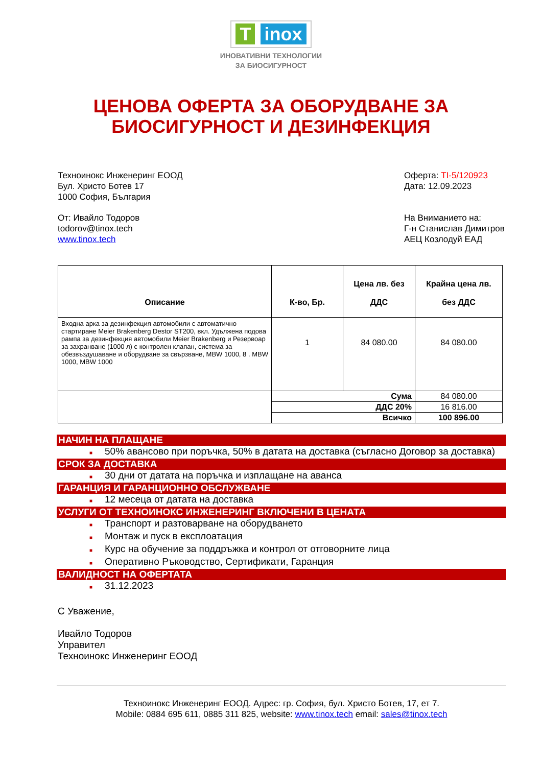T inox
ИНОВАТИВНИ ТЕХНОЛОГИИ
ЗА БИОСИГУРНОСТ
ЦЕНОВА ОФЕРТА ЗА ОБОРУДВАНЕ ЗА
БИОСИГУРНОСТ И ДЕЗИНФЕКЦИЯ
Техноинокс Инженеринг ЕООД
Бул. Христо Ботев 17
1000 София, България
Оферта: TI-5/120923
Дата: 12.09.2023
От: Ивайло Тодоров
todorov@tinox.tech
www.tinox.tech
На Вниманието на:
Г-н Станислав Димитров
АЕЦ Козлодуй ЕАД
| Описание | К-во, Бр. | Цена лв. без ДДС | Крайна цена лв. без ДДС |
| --- | --- | --- | --- |
| Входна арка за дезинфекция автомобили с автоматично стартиране Meier Brakenberg Destor ST200, вкл. Удължена подова рампа за дезинфекция автомобили Meier Brakenberg и Резервоар за захранване (1000 л) с контролен клапан, система за обезвъздушаване и оборудване за свързване, MBW 1000, 8 . MBW 1000, MBW 1000 | 1 | 84 080.00 | 84 080.00 |
| | Сума | | 84 080.00 |
| | ДДС 20% | | 16 816.00 |
| | Всичко | | 100 896.00 |
НАЧИН НА ПЛАЩАНЕ
■ 50% авансово при поръчка, 50% в датата на доставка (съгласно Договор за доставка)
СРОК ЗА ДОСТАВКА
■ 30 дни от датата на поръчка и изплащане на аванса
ГАРАНЦИЯ И ГАРАНЦИОННО ОБСЛУЖВАНЕ
■ 12 месеца от датата на доставка
УСЛУГИ ОТ ТЕХНОИНОКС ИНЖЕНЕРИНГ ВКЛЮЧЕНИ В ЦЕНАТА
■ Транспорт и разтоварване на оборудването
■ Монтаж и пуск в експлоатация
■ Курс на обучение за поддръжка и контрол от отговорните лица
■ Оперативно Ръководство, Сертификати, Гаранция
ВАЛИДНОСТ НА ОФЕРТАТА
■ 31.12.2023
С Уважение,
Ивайло Тодоров
Управител
Техноинокс Инженеринг ЕООД
Техноинокс Инженеринг ЕООД. Адрес: гр. София, бул. Христо Ботев, 17, ет 7.
Mobile: 0884 695 611, 0885 311 825, website: www.tinox.tech email: sales@tinox.tech